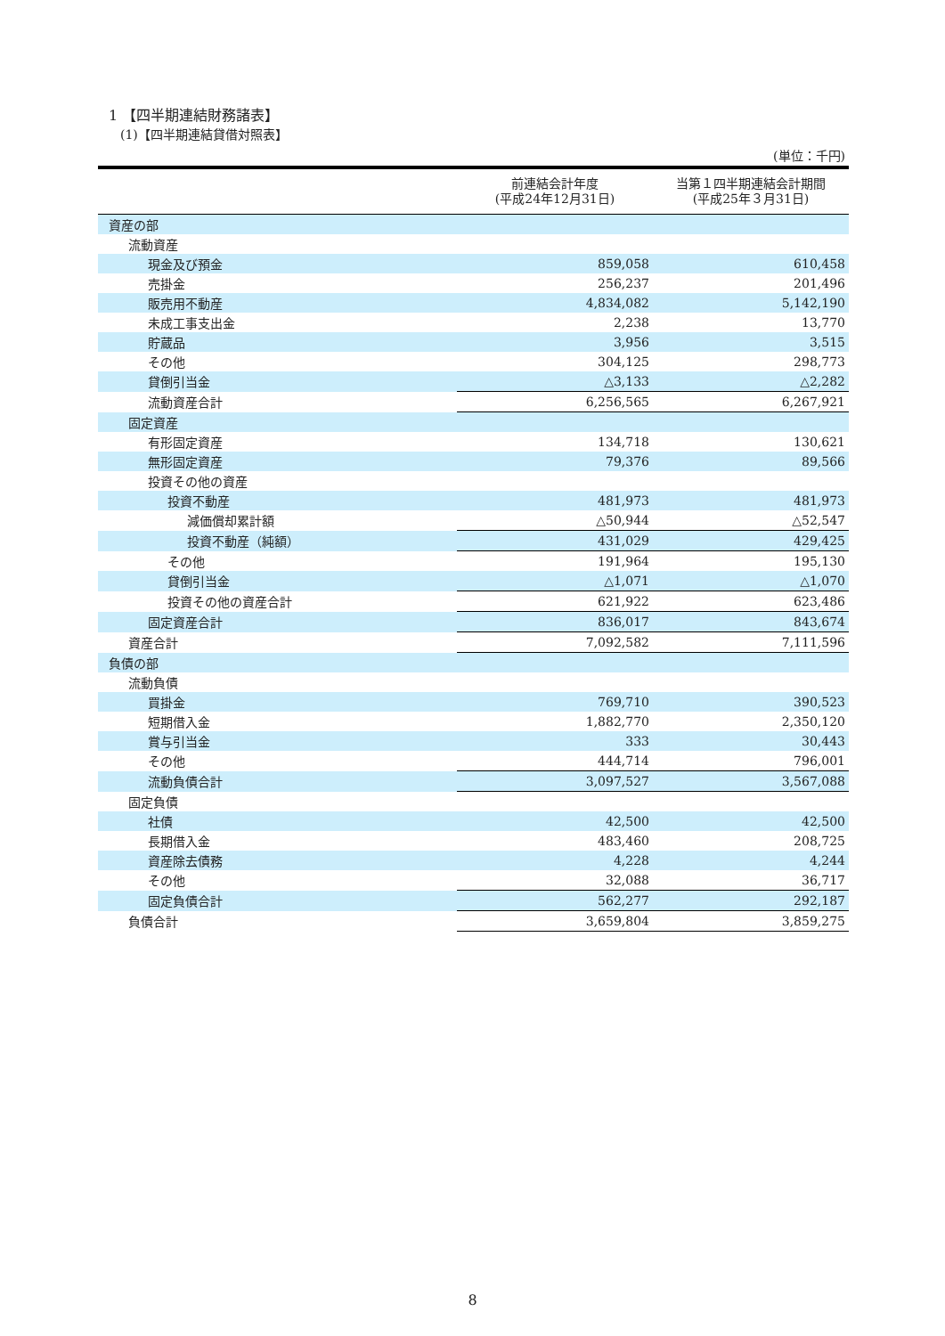1 【四半期連結財務諸表】
(1)【四半期連結貸借対照表】
(単位：千円)
| | 前連結会計年度 (平成24年12月31日) | 当第１四半期連結会計期間 (平成25年３月31日) |
| --- | --- | --- |
| 資産の部 | | |
| 流動資産 | | |
| 現金及び預金 | 859,058 | 610,458 |
| 売掛金 | 256,237 | 201,496 |
| 販売用不動産 | 4,834,082 | 5,142,190 |
| 未成工事支出金 | 2,238 | 13,770 |
| 貯蔵品 | 3,956 | 3,515 |
| その他 | 304,125 | 298,773 |
| 貸倒引当金 | △3,133 | △2,282 |
| 流動資産合計 | 6,256,565 | 6,267,921 |
| 固定資産 | | |
| 有形固定資産 | 134,718 | 130,621 |
| 無形固定資産 | 79,376 | 89,566 |
| 投資その他の資産 | | |
| 投資不動産 | 481,973 | 481,973 |
| 減価償却累計額 | △50,944 | △52,547 |
| 投資不動産（純額） | 431,029 | 429,425 |
| その他 | 191,964 | 195,130 |
| 貸倒引当金 | △1,071 | △1,070 |
| 投資その他の資産合計 | 621,922 | 623,486 |
| 固定資産合計 | 836,017 | 843,674 |
| 資産合計 | 7,092,582 | 7,111,596 |
| 負債の部 | | |
| 流動負債 | | |
| 買掛金 | 769,710 | 390,523 |
| 短期借入金 | 1,882,770 | 2,350,120 |
| 賞与引当金 | 333 | 30,443 |
| その他 | 444,714 | 796,001 |
| 流動負債合計 | 3,097,527 | 3,567,088 |
| 固定負債 | | |
| 社債 | 42,500 | 42,500 |
| 長期借入金 | 483,460 | 208,725 |
| 資産除去債務 | 4,228 | 4,244 |
| その他 | 32,088 | 36,717 |
| 固定負債合計 | 562,277 | 292,187 |
| 負債合計 | 3,659,804 | 3,859,275 |
8